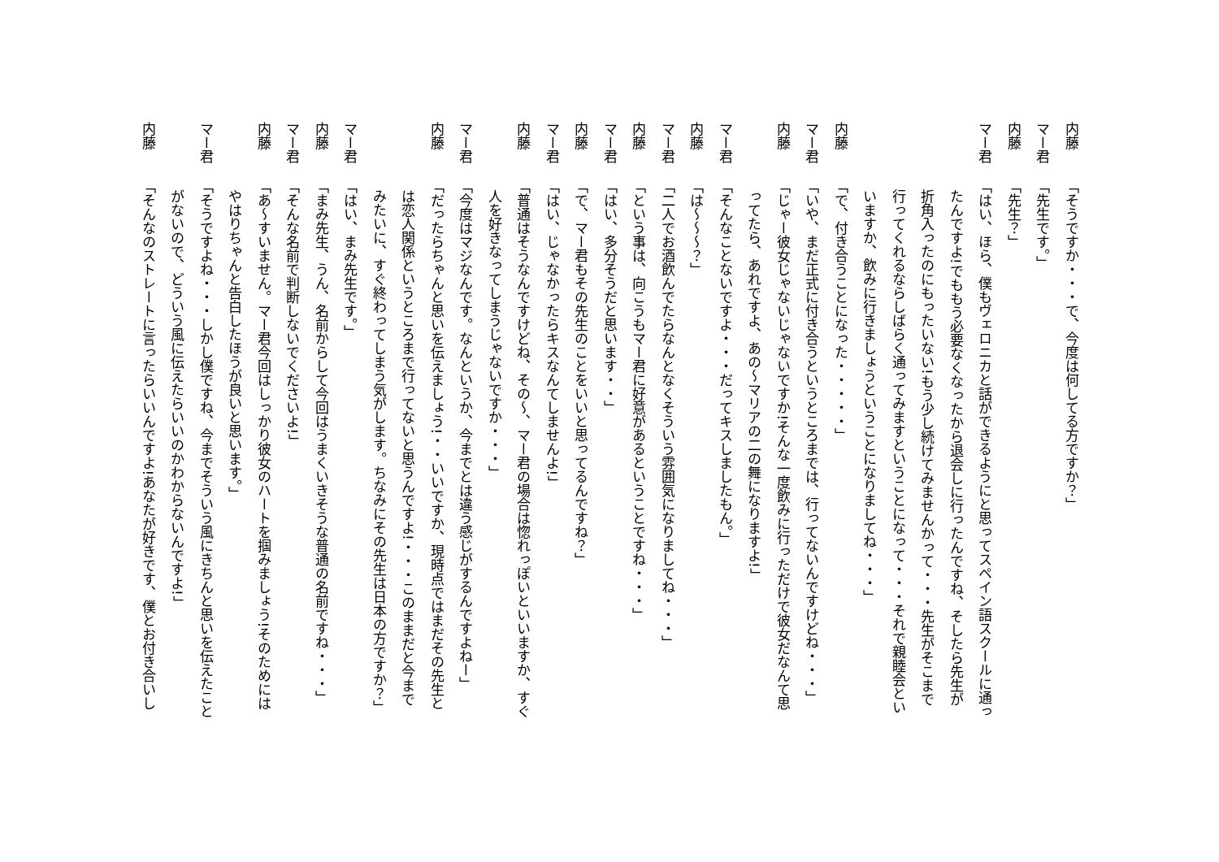内藤 「そうですか・・・で、今度は何してる方ですか？」
マー君 「先生です。」
内藤 「先生？」
マー君 「はい、ほら、僕もヴェロニカと話ができるようにと思ってスペイン語スクールに通っ
たんですよ!でももう必要なくなったから退会しに行ったんですね、そしたら先生が
折角入ったのにもったいない!もう少し続けてみませんかって・・・先生がそこまで
行ってくれるならしばらく通ってみますということになって・・・それで親睦会とい
いますか、飲みに行きましょうということになりましてね・・・」
内藤 「で、付き合うことになった・・・・・」
マー君 「いや、まだ正式に付き合うというところまでは、行ってないんですけどね・・・」
内藤 「じゃー彼女じゃないじゃないですか!そんな一度飲みに行っただけで彼女だなんて思
ってたら、あれですよ、あの～マリアの二の舞になりますよ!」
マー君 「そんなことないですよ・・・だってキスしましたもん。」
内藤 「は～～～？」
マー君 「二人でお酒飲んでたらなんとなくそういう雰囲気になりましてね・・・」
内藤 「という事は、向こうもマー君に好意があるということですね・・・」
マー君 「はい、多分そうだと思います・・」
内藤 「で、マー君もその先生のことをいいと思ってるんですね？」
マー君 「はい、じゃなかったらキスなんてしませんよ!」
内藤 「普通はそうなんですけどね、その～、マー君の場合は惚れっぽいといいますか、すぐ
人を好きなってしまうじゃないですか・・・」
マー君 「今度はマジなんです。なんというか、今までとは違う感じがするんですよねー」
内藤 「だったらちゃんと思いを伝えましょう!・・いいですか、現時点ではまだその先生と
は恋人関係というところまで行ってないと思うんですよ!・・・このままだと今まで
みたいに、すぐ終わってしまう気がします。ちなみにその先生は日本の方ですか？」
マー君 「はい、まみ先生です。」
内藤 「まみ先生、うん、名前からして今回はうまくいきそうな普通の名前ですね・・・」
マー君 「そんな名前で判断しないでくださいよ!」
内藤 「あ～すいません。マー君今回はしっかり彼女のハートを掴みましょう!そのためには
やはりちゃんと告白したほうが良いと思います。」
マー君 「そうですよね・・・しかし僕ですね、今までそういう風にきちんと思いを伝えたこと
がないので、どういう風に伝えたらいいのかわからないんですよ!」
内藤 「そんなのストレートに言ったらいいんですよ!あなたが好きです、僕とお付き合いし